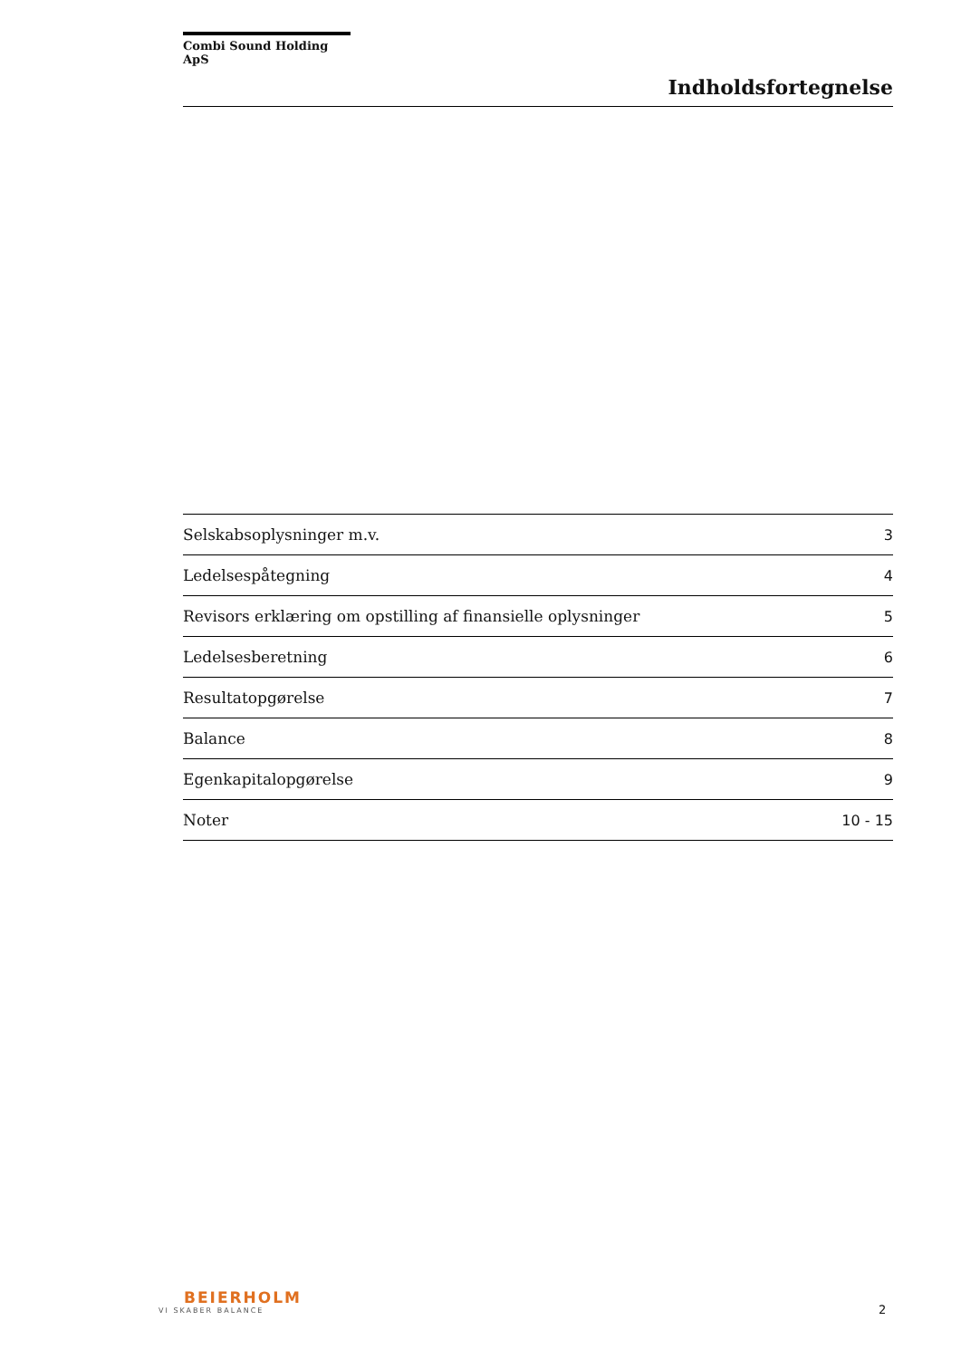Combi Sound Holding ApS
Indholdsfortegnelse
| Selskabsoplysninger m.v. | 3 |
| Ledelsespåtegning | 4 |
| Revisors erklæring om opstilling af finansielle oplysninger | 5 |
| Ledelsesberetning | 6 |
| Resultatopgørelse | 7 |
| Balance | 8 |
| Egenkapitalopgørelse | 9 |
| Noter | 10 - 15 |
BEIERHOLM
VI SKABER BALANCE
2